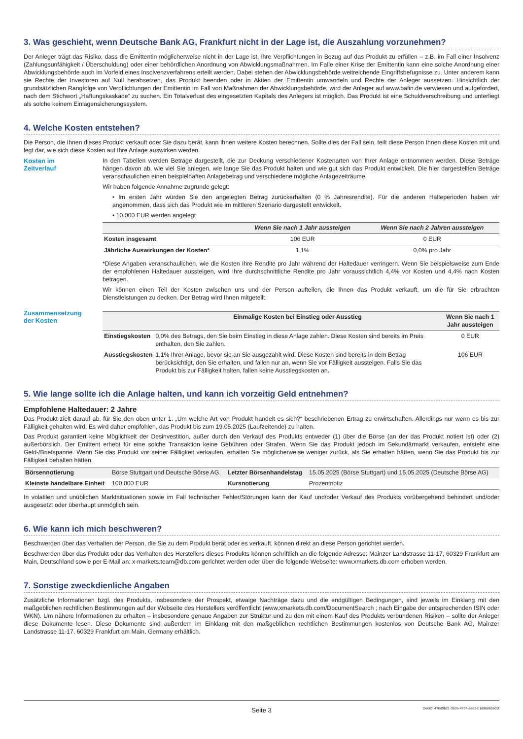3. Was geschieht, wenn Deutsche Bank AG, Frankfurt nicht in der Lage ist, die Auszahlung vorzunehmen?
Der Anleger trägt das Risiko, dass die Emittentin möglicherweise nicht in der Lage ist, ihre Verpflichtungen in Bezug auf das Produkt zu erfüllen – z.B. im Fall einer Insolvenz (Zahlungsunfähigkeit / Überschuldung) oder einer behördlichen Anordnung von Abwicklungsmaßnahmen. Im Falle einer Krise der Emittentin kann eine solche Anordnung einer Abwicklungsbehörde auch im Vorfeld eines Insolvenzverfahrens erteilt werden. Dabei stehen der Abwicklungsbehörde weitreichende Eingriffsbefugnisse zu. Unter anderem kann sie Rechte der Investoren auf Null herabsetzen, das Produkt beenden oder in Aktien der Emittentin umwandeln und Rechte der Anleger aussetzen. Hinsichtlich der grundsätzlichen Rangfolge von Verpflichtungen der Emittentin im Fall von Maßnahmen der Abwicklungsbehörde, wird der Anleger auf www.bafin.de verwiesen und aufgefordert, nach dem Stichwort „Haftungskaskade“ zu suchen. Ein Totalverlust des eingesetzten Kapitals des Anlegers ist möglich. Das Produkt ist eine Schuldverschreibung und unterliegt als solche keinem Einlagensicherungssystem.
4. Welche Kosten entstehen?
Die Person, die Ihnen dieses Produkt verkauft oder Sie dazu berät, kann Ihnen weitere Kosten berechnen. Sollte dies der Fall sein, teilt diese Person Ihnen diese Kosten mit und legt dar, wie sich diese Kosten auf Ihre Anlage auswirken werden.
Kosten im
Zeitverlauf
In den Tabellen werden Beträge dargestellt, die zur Deckung verschiedener Kostenarten von Ihrer Anlage entnommen werden. Diese Beträge hängen davon ab, wie viel Sie anlegen, wie lange Sie das Produkt halten und wie gut sich das Produkt entwickelt. Die hier dargestellten Beträge veranschaulichen einen beispielhaften Anlagebetrag und verschiedene mögliche Anlagezeiträume.
Wir haben folgende Annahme zugrunde gelegt:
• Im ersten Jahr würden Sie den angelegten Betrag zurückerhalten (0 % Jahresrendite). Für die anderen Halteperioden haben wir angenommen, dass sich das Produkt wie im mittleren Szenario dargestellt entwickelt.
• 10.000 EUR werden angelegt
| | Wenn Sie nach 1 Jahr aussteigen | Wenn Sie nach 2 Jahren aussteigen |
| --- | --- | --- |
| Kosten insgesamt | 106 EUR | 0 EUR |
| Jährliche Auswirkungen der Kosten* | 1,1% | 0,0% pro Jahr |
*Diese Angaben veranschaulichen, wie die Kosten Ihre Rendite pro Jahr während der Haltedauer verringern. Wenn Sie beispielsweise zum Ende der empfohlenen Haltedauer aussteigen, wird Ihre durchschnittliche Rendite pro Jahr voraussichtlich 4,4% vor Kosten und 4,4% nach Kosten betragen.
Wir können einen Teil der Kosten zwischen uns und der Person aufteilen, die Ihnen das Produkt verkauft, um die für Sie erbrachten Dienstleistungen zu decken. Der Betrag wird Ihnen mitgeteilt.
Zusammensetzung
der Kosten
| | Einmalige Kosten bei Einstieg oder Ausstieg | Wenn Sie nach 1 Jahr aussteigen |
| --- | --- | --- |
| Einstiegskosten | 0,0% des Betrags, den Sie beim Einstieg in diese Anlage zahlen. Diese Kosten sind bereits im Preis enthalten, den Sie zahlen. | 0 EUR |
| Ausstiegskosten | 1,1% Ihrer Anlage, bevor sie an Sie ausgezahlt wird. Diese Kosten sind bereits in dem Betrag berücksichtigt, den Sie erhalten, und fallen nur an, wenn Sie vor Fälligkeit aussteigen. Falls Sie das Produkt bis zur Fälligkeit halten, fallen keine Ausstiegskosten an. | 106 EUR |
5. Wie lange sollte ich die Anlage halten, und kann ich vorzeitig Geld entnehmen?
Empfohlene Haltedauer: 2 Jahre
Das Produkt zielt darauf ab, für Sie den oben unter 1. „Um welche Art von Produkt handelt es sich?“ beschriebenen Ertrag zu erwirtschaften. Allerdings nur wenn es bis zur Fälligkeit gehalten wird. Es wird daher empfohlen, das Produkt bis zum 19.05.2025 (Laufzeitende) zu halten.
Das Produkt garantiert keine Möglichkeit der Desinvestition, außer durch den Verkauf des Produkts entweder (1) über die Börse (an der das Produkt notiert ist) oder (2) außerbörslich. Der Emittent erhebt für eine solche Transaktion keine Gebühren oder Strafen. Wenn Sie das Produkt jedoch im Sekundärmarkt verkaufen, entsteht eine Geld-/Briefspanne. Wenn Sie das Produkt vor seiner Fälligkeit verkaufen, erhalten Sie möglicherweise weniger zurück, als Sie erhalten hätten, wenn Sie das Produkt bis zur Fälligkeit behalten hätten.
| Börsennotierung | Börse Stuttgart und Deutsche Börse AG | Letzter Börsenhandelstag | 15.05.2025 (Börse Stuttgart) und 15.05.2025 (Deutsche Börse AG) |
| Kleinste handelbare Einheit | 100.000 EUR | Kursnotierung | Prozentnotiz |
In volatilen und unüblichen Marktsituationen sowie im Fall technischer Fehler/Störungen kann der Kauf und/oder Verkauf des Produkts vorübergehend behindert und/oder ausgesetzt oder überhaupt unmöglich sein.
6. Wie kann ich mich beschweren?
Beschwerden über das Verhalten der Person, die Sie zu dem Produkt berät oder es verkauft, können direkt an diese Person gerichtet werden.
Beschwerden über das Produkt oder das Verhalten des Herstellers dieses Produkts können schriftlich an die folgende Adresse: Mainzer Landstrasse 11-17, 60329 Frankfurt am Main, Deutschland sowie per E-Mail an: x-markets.team@db.com gerichtet werden oder über die folgende Webseite: www.xmarkets.db.com erhoben werden.
7. Sonstige zweckdienliche Angaben
Zusätzliche Informationen bzgl. des Produkts, insbesondere der Prospekt, etwaige Nachträge dazu und die endgültigen Bedingungen, sind jeweils im Einklang mit den maßgeblichen rechtlichen Bestimmungen auf der Webseite des Herstellers veröffentlicht (www.xmarkets.db.com/DocumentSearch ; nach Eingabe der entsprechenden ISIN oder WKN). Um nähere Informationen zu erhalten – insbesondere genaue Angaben zur Struktur und zu den mit einem Kauf des Produkts verbundenen Risiken – sollte der Anleger diese Dokumente lesen. Diese Dokumente sind außerdem im Einklang mit den maßgeblichen rechtlichen Bestimmungen kostenlos von Deutsche Bank AG, Mainzer Landstrasse 11-17, 60329 Frankfurt am Main, Germany erhältlich.
Seite 3 DocID: 47bd9b21-3635-4737-aa61-b1a96868a09f